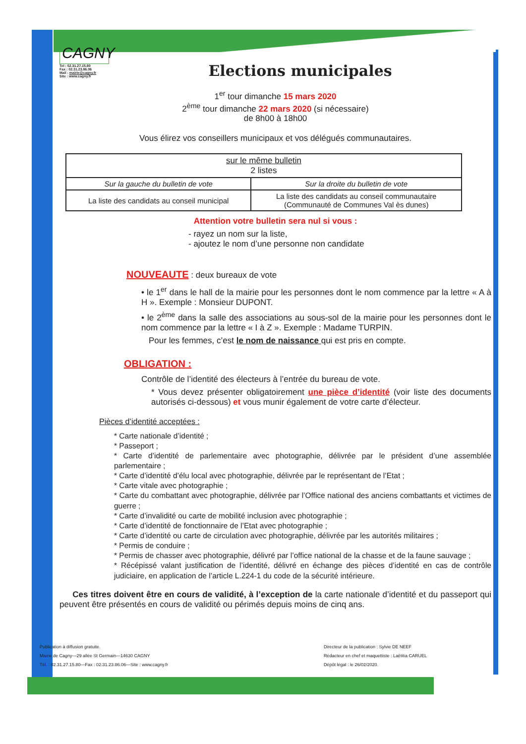CAGNY
Tel : 02.31.27.15.80
Fax : 02.31.23.86.06
Mail : mairie@cagny.fr
Site : www.cagny.fr
Elections municipales
1<sup>er</sup> tour dimanche 15 mars 2020
2<sup>ème</sup> tour dimanche 22 mars 2020 (si nécessaire)
de 8h00 à 18h00
Vous élirez vos conseillers municipaux et vos délégués communautaires.
| sur le même bulletin 2 listes | |
| Sur la gauche du bulletin de vote | Sur la droite du bulletin de vote |
| La liste des candidats au conseil municipal | La liste des candidats au conseil communautaire (Communauté de Communes Val ès dunes) |
Attention votre bulletin sera nul si vous :
- rayez un nom sur la liste,
- ajoutez le nom d’une personne non candidate
NOUVEAUTE : deux bureaux de vote
• le 1<sup>er</sup> dans le hall de la mairie pour les personnes dont le nom commence par la lettre « A à H ». Exemple : Monsieur DUPONT.
• le 2<sup>ème</sup> dans la salle des associations au sous-sol de la mairie pour les personnes dont le nom commence par la lettre « I à Z ». Exemple : Madame TURPIN.
Pour les femmes, c’est le nom de naissance qui est pris en compte.
OBLIGATION :
Contrôle de l’identité des électeurs à l’entrée du bureau de vote.
* Vous devez présenter obligatoirement une pièce d’identité (voir liste des documents autorisés ci-dessous) et vous munir également de votre carte d’électeur.
Pièces d’identité acceptées :
* Carte nationale d’identité ;
* Passeport ;
* Carte d’identité de parlementaire avec photographie, délivrée par le président d’une assemblée parlementaire ;
* Carte d’identité d’élu local avec photographie, délivrée par le représentant de l’Etat ;
* Carte vitale avec photographie ;
* Carte du combattant avec photographie, délivrée par l’Office national des anciens combattants et victimes de guerre ;
* Carte d’invalidité ou carte de mobilité inclusion avec photographie ;
* Carte d’identité de fonctionnaire de l’Etat avec photographie ;
* Carte d’identité ou carte de circulation avec photographie, délivrée par les autorités militaires ;
* Permis de conduire ;
* Permis de chasser avec photographie, délivré par l’office national de la chasse et de la faune sauvage ;
* Récépissé valant justification de l’identité, délivré en échange des pièces d’identité en cas de contrôle judiciaire, en application de l’article L.224-1 du code de la sécurité intérieure.
Ces titres doivent être en cours de validité, à l’exception de la carte nationale d’identité et du passeport qui peuvent être présentés en cours de validité ou périmés depuis moins de cinq ans.
Publication à diffusion gratuite.
Mairie de Cagny—29 allée St Germain—14630 CAGNY
Tél. : 02.31.27.15.80—Fax : 02.31.23.86.06—Site : www.cagny.fr
Directeur de la publication : Sylvie DE NEEF
Rédacteur en chef et maquettiste : Laëtitia CARUEL
Dépôt légal : le 26/02/2020.